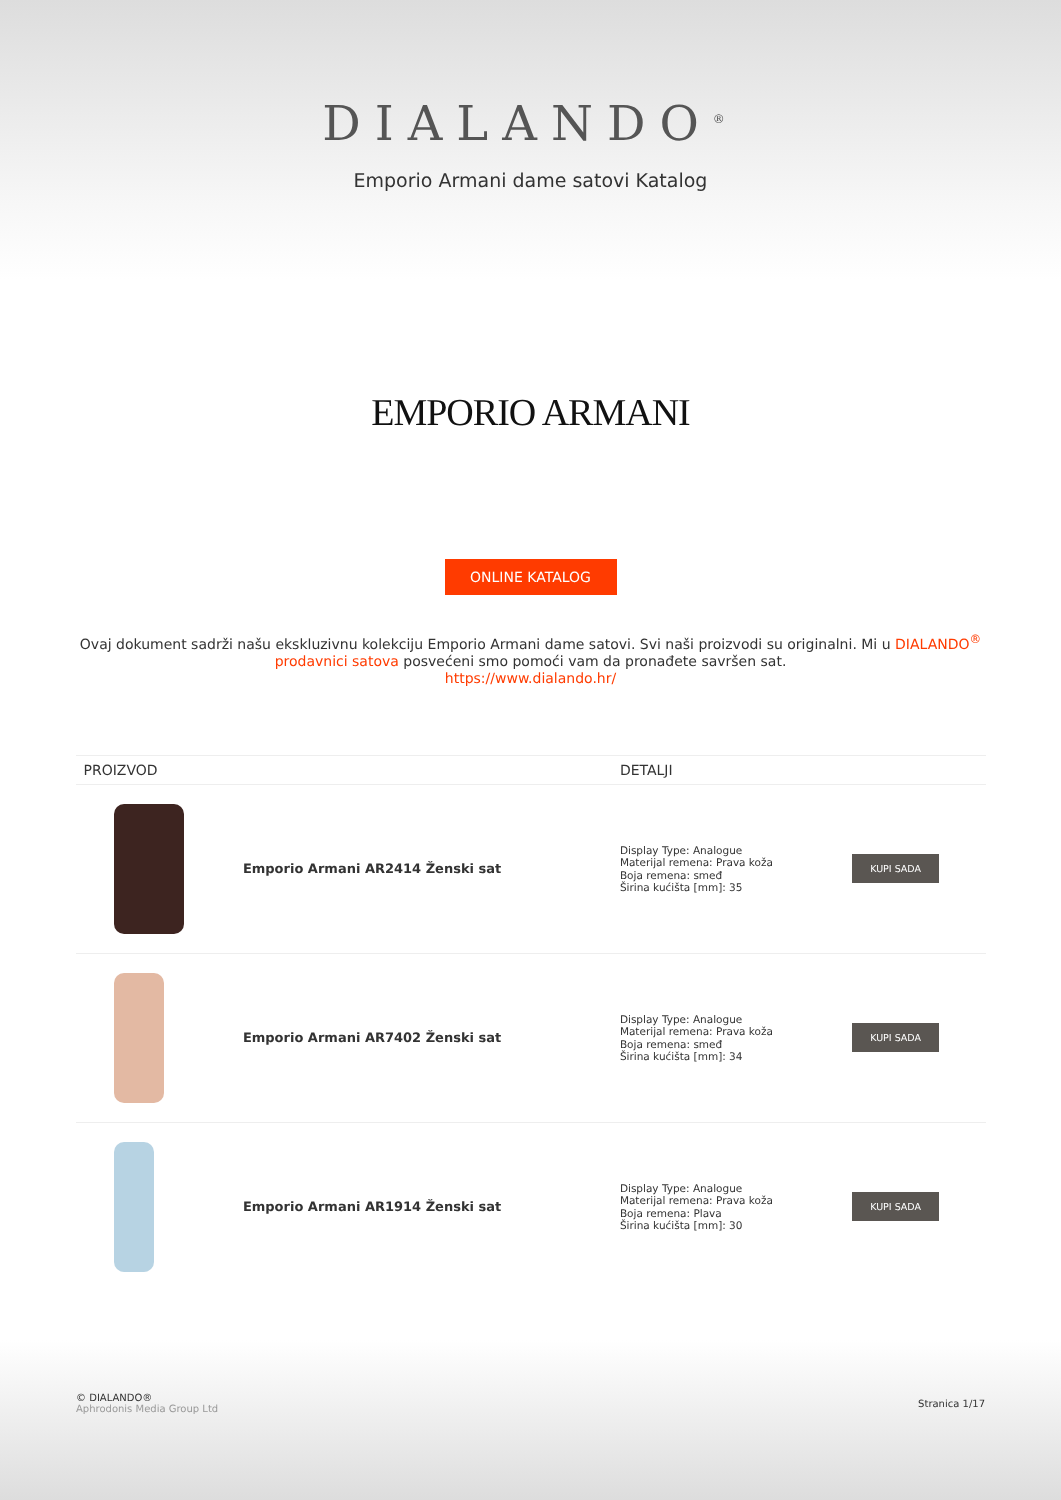DIALANDO<sup>®</sup>
Emporio Armani dame satovi Katalog
EMPORIO ARMANI
ONLINE KATALOG
Ovaj dokument sadrži našu ekskluzivnu kolekciju Emporio Armani dame satovi. Svi naši proizvodi su originalni. Mi u DIALANDO<sup>®</sup> prodavnici satova posvećeni smo pomoći vam da pronađete savršen sat.
https://www.dialando.hr/
| PROIZVOD | | DETALJI | |
| --- | --- | --- | --- |
| | Emporio Armani AR2414 Ženski sat | Display Type: Analogue Materijal remena: Prava koža Boja remena: smeđ Širina kućišta [mm]: 35 | KUPI SADA |
| | Emporio Armani AR7402 Ženski sat | Display Type: Analogue Materijal remena: Prava koža Boja remena: smeđ Širina kućišta [mm]: 34 | KUPI SADA |
| | Emporio Armani AR1914 Ženski sat | Display Type: Analogue Materijal remena: Prava koža Boja remena: Plava Širina kućišta [mm]: 30 | KUPI SADA |
© DIALANDO®
Aphrodonis Media Group Ltd
Stranica 1/17